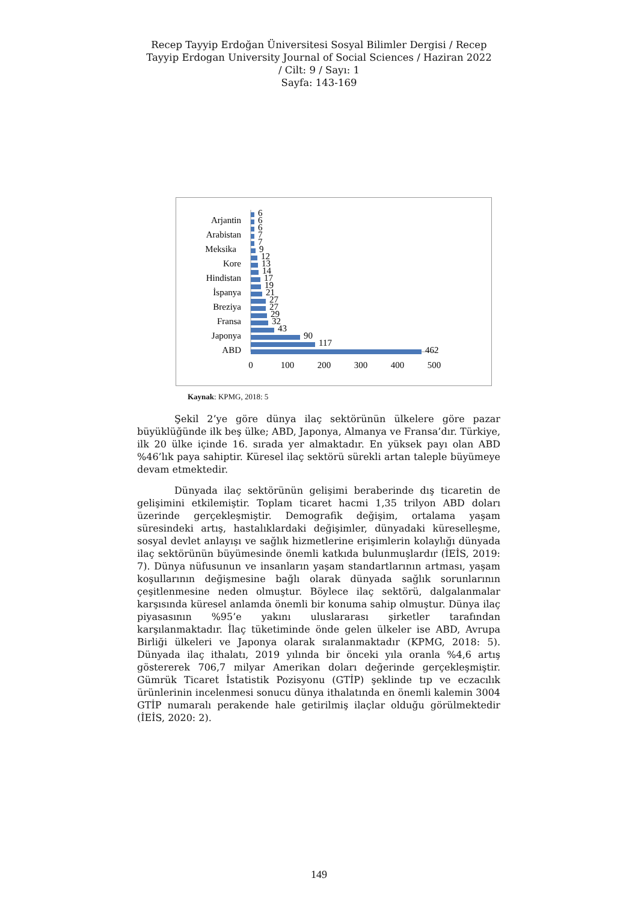Recep Tayyip Erdoğan Üniversitesi Sosyal Bilimler Dergisi / Recep
Tayyip Erdogan University Journal of Social Sciences / Haziran 2022
/ Cilt: 9 / Sayı: 1
Sayfa: 143-169
Arjantin
Arabistan
Meksika
Kore
Hindistan
İspanya
Breziya
Fransa
Japonya
ABD
6
6
6
7
7
9
12
13
14
17
19
21
27
27
29
32
43
90
117
462
0
100
200
300
400
500
Kaynak: KPMG, 2018: 5
Şekil 2’ye göre dünya ilaç sektörünün ülkelere göre pazar büyüklüğünde ilk beş ülke; ABD, Japonya, Almanya ve Fransa’dır. Türkiye, ilk 20 ülke içinde 16. sırada yer almaktadır. En yüksek payı olan ABD %46’lık paya sahiptir. Küresel ilaç sektörü sürekli artan taleple büyümeye devam etmektedir.
Dünyada ilaç sektörünün gelişimi beraberinde dış ticaretin de gelişimini etkilemiştir. Toplam ticaret hacmi 1,35 trilyon ABD doları üzerinde gerçekleşmiştir. Demografik değişim, ortalama yaşam süresindeki artış, hastalıklardaki değişimler, dünyadaki küreselleşme, sosyal devlet anlayışı ve sağlık hizmetlerine erişimlerin kolaylığı dünyada ilaç sektörünün büyümesinde önemli katkıda bulunmuşlardır (İEİS, 2019: 7). Dünya nüfusunun ve insanların yaşam standartlarının artması, yaşam koşullarının değişmesine bağlı olarak dünyada sağlık sorunlarının çeşitlenmesine neden olmuştur. Böylece ilaç sektörü, dalgalanmalar karşısında küresel anlamda önemli bir konuma sahip olmuştur. Dünya ilaç piyasasının %95’e yakını uluslararası şirketler tarafından karşılanmaktadır. İlaç tüketiminde önde gelen ülkeler ise ABD, Avrupa Birliği ülkeleri ve Japonya olarak sıralanmaktadır (KPMG, 2018: 5). Dünyada ilaç ithalatı, 2019 yılında bir önceki yıla oranla %4,6 artış göstererek 706,7 milyar Amerikan doları değerinde gerçekleşmiştir. Gümrük Ticaret İstatistik Pozisyonu (GTİP) şeklinde tıp ve eczacılık ürünlerinin incelenmesi sonucu dünya ithalatında en önemli kalemin 3004 GTİP numaralı perakende hale getirilmiş ilaçlar olduğu görülmektedir (İEİS, 2020: 2).
149